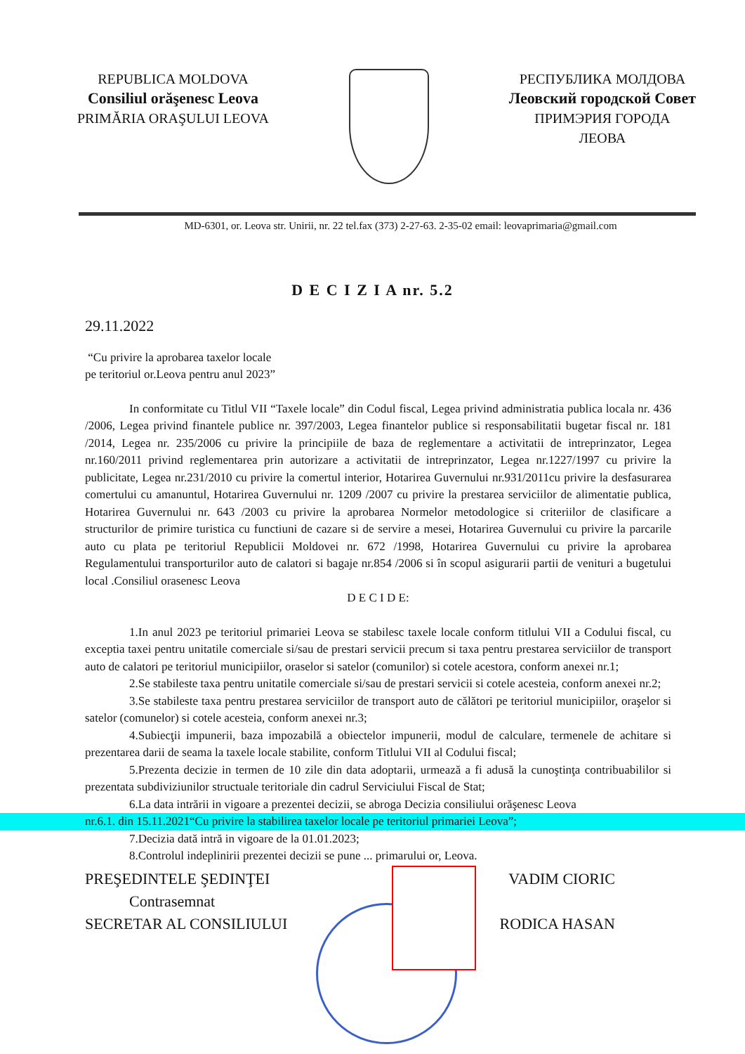REPUBLICA MOLDOVA
Consiliul orăşenesc Leova
PRIMĂRIA ORAŞULUI LEOVA
РЕСПУБЛИКА МОЛДОВА
Леовский городской Совет
ПРИМЭРИЯ ГОРОДА
ЛЕОВА
MD-6301, or. Leova str. Unirii, nr. 22 tel.fax (373) 2-27-63. 2-35-02 email: leovaprimaria@gmail.com
D E C I Z I A nr. 5.2
29.11.2022
“Cu privire la aprobarea taxelor locale
pe teritoriul or.Leova pentru anul 2023”
In conformitate cu Titlul VII “Taxele locale” din Codul fiscal, Legea privind administratia publica locala nr. 436 /2006, Legea privind finantele publice nr. 397/2003, Legea finantelor publice si responsabilitatii bugetar fiscal nr. 181 /2014, Legea nr. 235/2006 cu privire la principiile de baza de reglementare a activitatii de intreprinzator, Legea nr.160/2011 privind reglementarea prin autorizare a activitatii de intreprinzator, Legea nr.1227/1997 cu privire la publicitate, Legea nr.231/2010 cu privire la comertul interior, Hotarirea Guvernului nr.931/2011cu privire la desfasurarea comertului cu amanuntul, Hotarirea Guvernului nr. 1209 /2007 cu privire la prestarea serviciilor de alimentatie publica, Hotarirea Guvernului nr. 643 /2003 cu privire la aprobarea Normelor metodologice si criteriilor de clasificare a structurilor de primire turistica cu functiuni de cazare si de servire a mesei, Hotarirea Guvernului cu privire la parcarile auto cu plata pe teritoriul Republicii Moldovei nr. 672 /1998, Hotarirea Guvernului cu privire la aprobarea Regulamentului transporturilor auto de calatori si bagaje nr.854 /2006 si în scopul asigurarii partii de venituri a bugetului local .Consiliul orasenesc Leova
D E C I D E:
1.In anul 2023 pe teritoriul primariei Leova se stabilesc taxele locale conform titlului VII a Codului fiscal, cu exceptia taxei pentru unitatile comerciale si/sau de prestari servicii precum si taxa pentru prestarea serviciilor de transport auto de calatori pe teritoriul municipiilor, oraselor si satelor (comunilor) si cotele acestora, conform anexei nr.1;
2.Se stabileste taxa pentru unitatile comerciale si/sau de prestari servicii si cotele acesteia, conform anexei nr.2;
3.Se stabileste taxa pentru prestarea serviciilor de transport auto de călători pe teritoriul municipiilor, oraşelor si satelor (comunelor) si cotele acesteia, conform anexei nr.3;
4.Subiecţii impunerii, baza impozabilă a obiectelor impunerii, modul de calculare, termenele de achitare si prezentarea darii de seama la taxele locale stabilite, conform Titlului VII al Codului fiscal;
5.Prezenta decizie in termen de 10 zile din data adoptarii, urmează a fi adusă la cunoştinţa contribuabililor si prezentata subdiviziunilor structuale teritoriale din cadrul Serviciului Fiscal de Stat;
6.La data intrării in vigoare a prezentei decizii, se abroga Decizia consiliului orăşenesc Leova
nr.6.1. din 15.11.2021“Cu privire la stabilirea taxelor locale pe teritoriul primariei Leova”;
7.Decizia dată intră in vigoare de la 01.01.2023;
8.Controlul indeplinirii prezentei decizii se pune ... primarului or, Leova.
PREŞEDINTELE ŞEDINŢEI VADIM CIORIC
Contrasemnat
SECRETAR AL CONSILIULUI RODICA HASAN